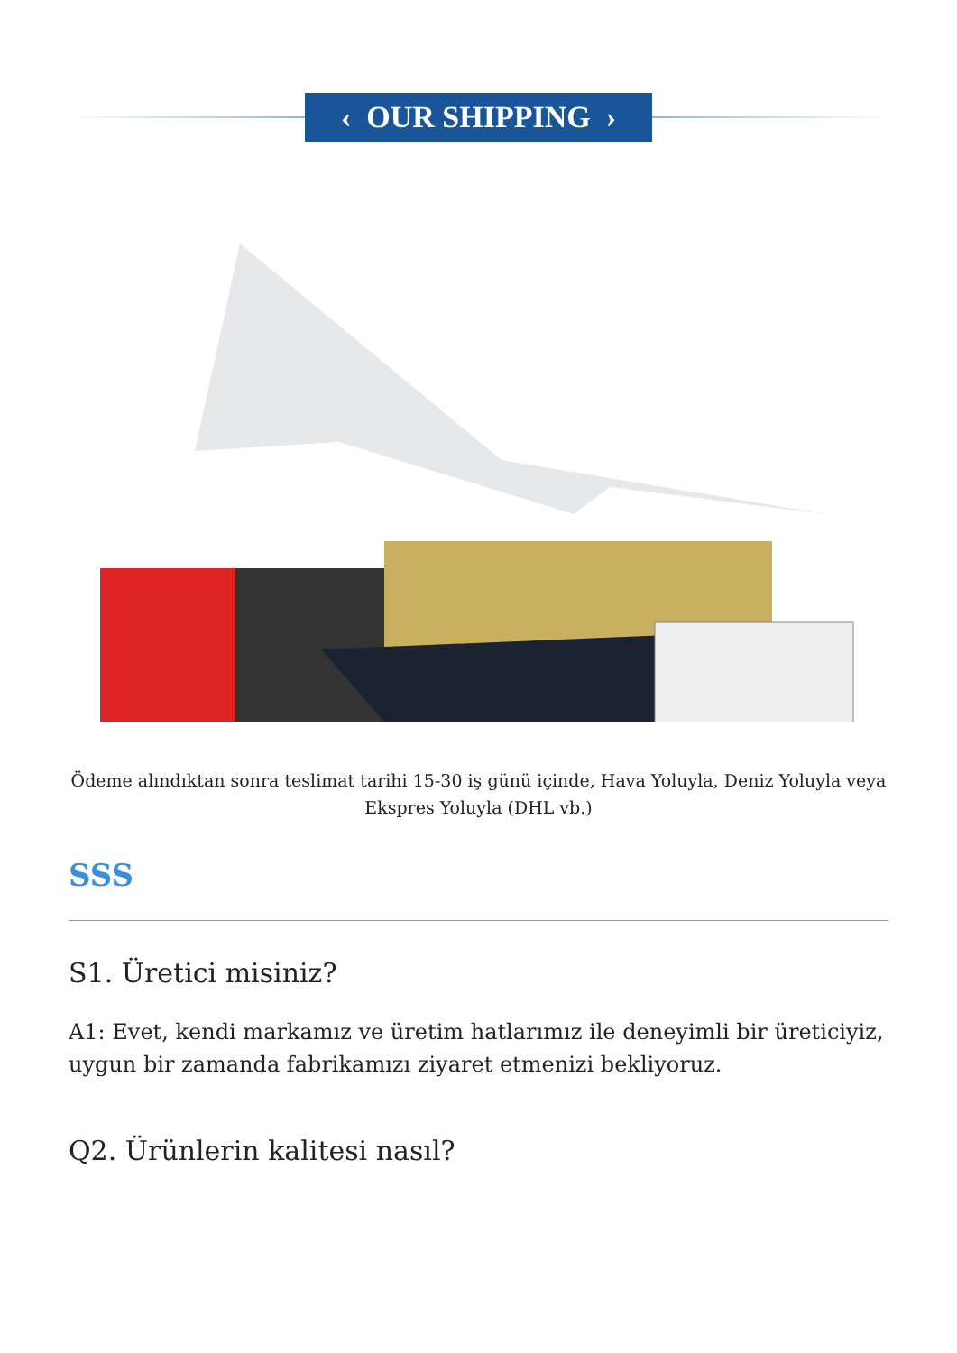‹ OUR SHIPPING ›
Ödeme alındıktan sonra teslimat tarihi 15-30 iş günü içinde, Hava Yoluyla, Deniz Yoluyla veya Ekspres Yoluyla (DHL vb.)
SSS
S1. Üretici misiniz?
A1: Evet, kendi markamız ve üretim hatlarımız ile deneyimli bir üreticiyiz, uygun bir zamanda fabrikamızı ziyaret etmenizi bekliyoruz.
Q2. Ürünlerin kalitesi nasıl?